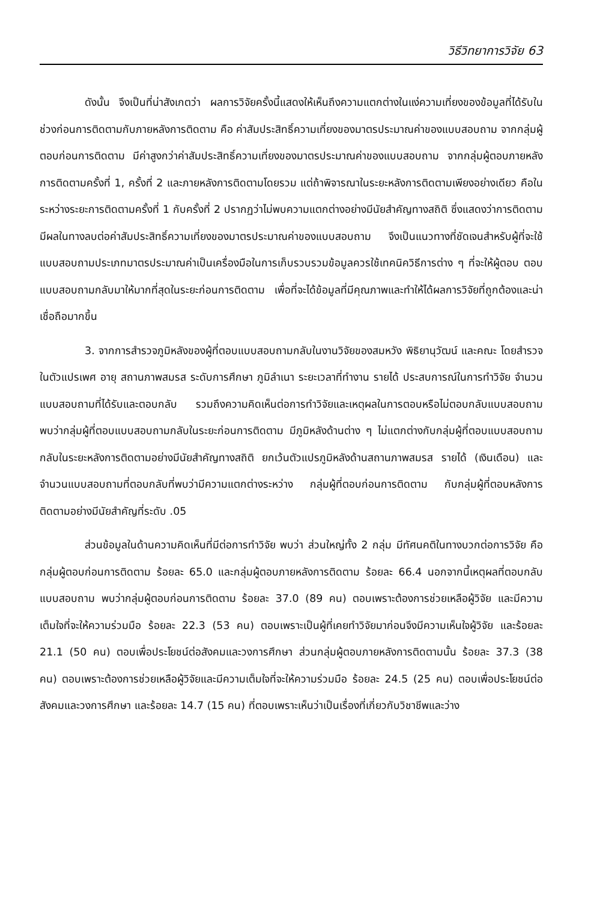วิธีวิทยาการวิจัย 63
ดังนั้น จึงเป็นที่น่าสังเกตว่า ผลการวิจัยครั้งนี้แสดงให้เห็นถึงความแตกต่างในแง่ความเที่ยงของข้อมูลที่ได้รับในช่วงก่อนการติดตามกับภายหลังการติดตาม คือ ค่าสัมประสิทธิ์ความเที่ยงของมาตรประมาณค่าของแบบสอบถาม จากกลุ่มผู้ตอบก่อนการติดตาม มีค่าสูงกว่าค่าสัมประสิทธิ์ความเที่ยงของมาตรประมาณค่าของแบบสอบถาม จากกลุ่มผู้ตอบภายหลังการติดตามครั้งที่ 1, ครั้งที่ 2 และภายหลังการติดตามโดยรวม แต่ถ้าพิจารณาในระยะหลังการติดตามเพียงอย่างเดียว คือในระหว่างระยะการติดตามครั้งที่ 1 กับครั้งที่ 2 ปรากฏว่าไม่พบความแตกต่างอย่างมีนัยสำคัญทางสถิติ ซึ่งแสดงว่าการติดตามมีผลในทางลบต่อค่าสัมประสิทธิ์ความเที่ยงของมาตรประมาณค่าของแบบสอบถาม จึงเป็นแนวทางที่ชัดเจนสำหรับผู้ที่จะใช้แบบสอบถามประเภทมาตรประมาณค่าเป็นเครื่องมือในการเก็บรวบรวมข้อมูลควรใช้เทคนิควิธีการต่าง ๆ ที่จะให้ผู้ตอบ ตอบแบบสอบถามกลับมาให้มากที่สุดในระยะก่อนการติดตาม เพื่อที่จะได้ข้อมูลที่มีคุณภาพและทำให้ได้ผลการวิจัยที่ถูกต้องและน่าเชื่อถือมากขึ้น
3. จากการสำรวจภูมิหลังของผู้ที่ตอบแบบสอบถามกลับในงานวิจัยของสมหวัง พิธิยานุวัฒน์ และคณะ โดยสำรวจในตัวแปรเพศ อายุ สถานภาพสมรส ระดับการศึกษา ภูมิลำเนา ระยะเวลาที่ทำงาน รายได้ ประสบการณ์ในการทำวิจัย จำนวนแบบสอบถามที่ได้รับและตอบกลับ รวมถึงความคิดเห็นต่อการทำวิจัยและเหตุผลในการตอบหรือไม่ตอบกลับแบบสอบถาม พบว่ากลุ่มผู้ที่ตอบแบบสอบถามกลับในระยะก่อนการติดตาม มีภูมิหลังด้านต่าง ๆ ไม่แตกต่างกับกลุ่มผู้ที่ตอบแบบสอบถามกลับในระยะหลังการติดตามอย่างมีนัยสำคัญทางสถิติ ยกเว้นตัวแปรภูมิหลังด้านสถานภาพสมรส รายได้ (เงินเดือน) และจำนวนแบบสอบถามที่ตอบกลับที่พบว่ามีความแตกต่างระหว่าง กลุ่มผู้ที่ตอบก่อนการติดตาม กับกลุ่มผู้ที่ตอบหลังการติดตามอย่างมีนัยสำคัญที่ระดับ .05
ส่วนข้อมูลในด้านความคิดเห็นที่มีต่อการทำวิจัย พบว่า ส่วนใหญ่ทั้ง 2 กลุ่ม มีทัศนคติในทางบวกต่อการวิจัย คือกลุ่มผู้ตอบก่อนการติดตาม ร้อยละ 65.0 และกลุ่มผู้ตอบภายหลังการติดตาม ร้อยละ 66.4 นอกจากนี้เหตุผลที่ตอบกลับแบบสอบถาม พบว่ากลุ่มผู้ตอบก่อนการติดตาม ร้อยละ 37.0 (89 คน) ตอบเพราะต้องการช่วยเหลือผู้วิจัย และมีความเต็มใจที่จะให้ความร่วมมือ ร้อยละ 22.3 (53 คน) ตอบเพราะเป็นผู้ที่เคยทำวิจัยมาก่อนจึงมีความเห็นใจผู้วิจัย และร้อยละ 21.1 (50 คน) ตอบเพื่อประโยชน์ต่อสังคมและวงการศึกษา ส่วนกลุ่มผู้ตอบภายหลังการติดตามนั้น ร้อยละ 37.3 (38 คน) ตอบเพราะต้องการช่วยเหลือผู้วิจัยและมีความเต็มใจที่จะให้ความร่วมมือ ร้อยละ 24.5 (25 คน) ตอบเพื่อประโยชน์ต่อสังคมและวงการศึกษา และร้อยละ 14.7 (15 คน) ที่ตอบเพราะเห็นว่าเป็นเรื่องที่เกี่ยวกับวิชาชีพและว่าง